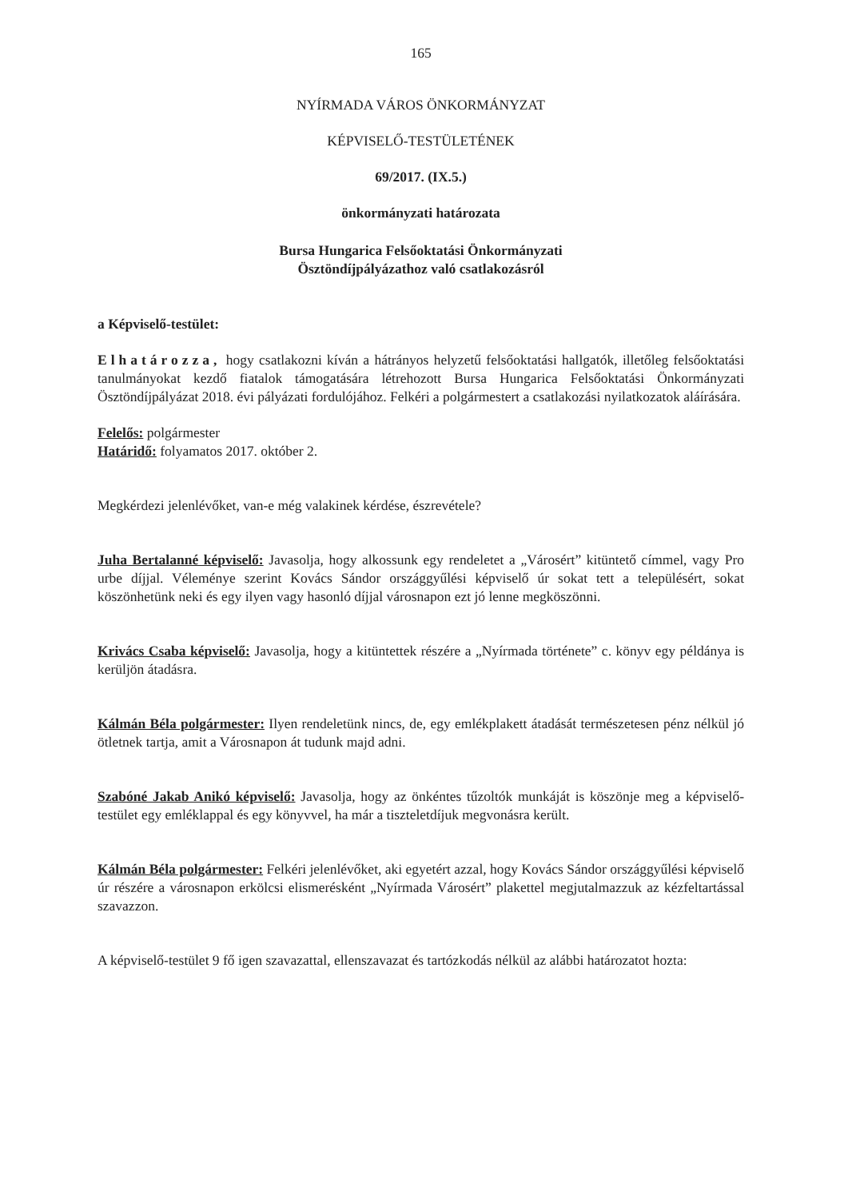165
NYÍRMADA VÁROS ÖNKORMÁNYZAT
KÉPVISELŐ-TESTÜLETÉNEK
69/2017. (IX.5.)
önkormányzati határozata
Bursa Hungarica Felsőoktatási Önkormányzati
Ösztöndíjpályázathoz való csatlakozásról
a Képviselő-testület:
Elhatározza, hogy csatlakozni kíván a hátrányos helyzetű felsőoktatási hallgatók, illetőleg felsőoktatási tanulmányokat kezdő fiatalok támogatására létrehozott Bursa Hungarica Felsőoktatási Önkormányzati Ösztöndíjpályázat 2018. évi pályázati fordulójához. Felkéri a polgármestert a csatlakozási nyilatkozatok aláírására.
Felelős: polgármester
Határidő: folyamatos 2017. október 2.
Megkérdezi jelenlévőket, van-e még valakinek kérdése, észrevétele?
Juha Bertalanné képviselő: Javasolja, hogy alkossunk egy rendeletet a „Városért” kitüntető címmel, vagy Pro urbe díjjal. Véleménye szerint Kovács Sándor országgyűlési képviselő úr sokat tett a településért, sokat köszönhetünk neki és egy ilyen vagy hasonló díjjal városnapon ezt jó lenne megköszönni.
Krivács Csaba képviselő: Javasolja, hogy a kitüntettek részére a „Nyírmada története” c. könyv egy példánya is kerüljön átadásra.
Kálmán Béla polgármester: Ilyen rendeletünk nincs, de, egy emlékplakett átadását természetesen pénz nélkül jó ötletnek tartja, amit a Városnapon át tudunk majd adni.
Szabóné Jakab Anikó képviselő: Javasolja, hogy az önkéntes tűzoltók munkáját is köszönje meg a képviselő-testület egy emléklappal és egy könyvvel, ha már a tiszteletdíjuk megvonásra került.
Kálmán Béla polgármester: Felkéri jelenlévőket, aki egyetért azzal, hogy Kovács Sándor országgyűlési képviselő úr részére a városnapon erkölcsi elismerésként „Nyírmada Városért” plakettel megjutalmazzuk az kézfeltartással szavazzon.
A képviselő-testület 9 fő igen szavazattal, ellenszavazat és tartózkodás nélkül az alábbi határozatot hozta: